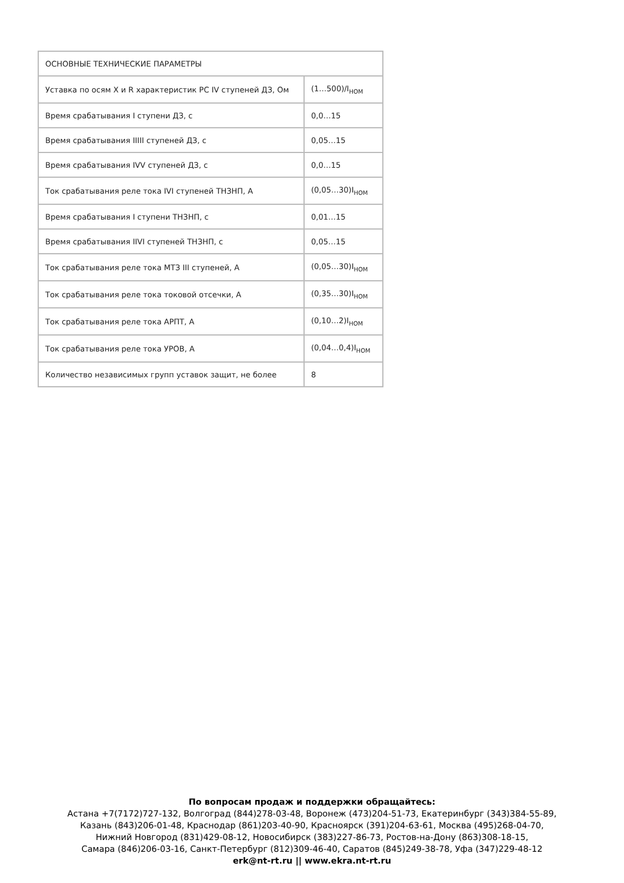| ОСНОВНЫЕ ТЕХНИЧЕСКИЕ ПАРАМЕТРЫ | |
| --- | --- |
| Уставка по осям X и R характеристик РС IV ступеней ДЗ, Ом | (1…500)/I<sub>НОМ</sub> |
| Время срабатывания I ступени ДЗ, с | 0,0…15 |
| Время срабатывания IIIII ступеней ДЗ, с | 0,05…15 |
| Время срабатывания IVV ступеней ДЗ, с | 0,0…15 |
| Ток срабатывания реле тока IVI ступеней ТНЗНП, А | (0,05…30)I<sub>НОМ</sub> |
| Время срабатывания I ступени ТНЗНП, с | 0,01…15 |
| Время срабатывания IIVI ступеней ТНЗНП, с | 0,05…15 |
| Ток срабатывания реле тока МТЗ III ступеней, А | (0,05…30)I<sub>НОМ</sub> |
| Ток срабатывания реле тока токовой отсечки, А | (0,35…30)I<sub>НОМ</sub> |
| Ток срабатывания реле тока АРПТ, А | (0,10…2)I<sub>НОМ</sub> |
| Ток срабатывания реле тока УРОВ, А | (0,04…0,4)I<sub>НОМ</sub> |
| Количество независимых групп уставок защит, не более | 8 |
По вопросам продаж и поддержки обращайтесь:
Астана +7(7172)727-132, Волгоград (844)278-03-48, Воронеж (473)204-51-73, Екатеринбург (343)384-55-89,
Казань (843)206-01-48, Краснодар (861)203-40-90, Красноярск (391)204-63-61, Москва (495)268-04-70,
Нижний Новгород (831)429-08-12, Новосибирск (383)227-86-73, Ростов-на-Дону (863)308-18-15,
Самара (846)206-03-16, Санкт-Петербург (812)309-46-40, Саратов (845)249-38-78, Уфа (347)229-48-12
erk@nt-rt.ru || www.ekra.nt-rt.ru